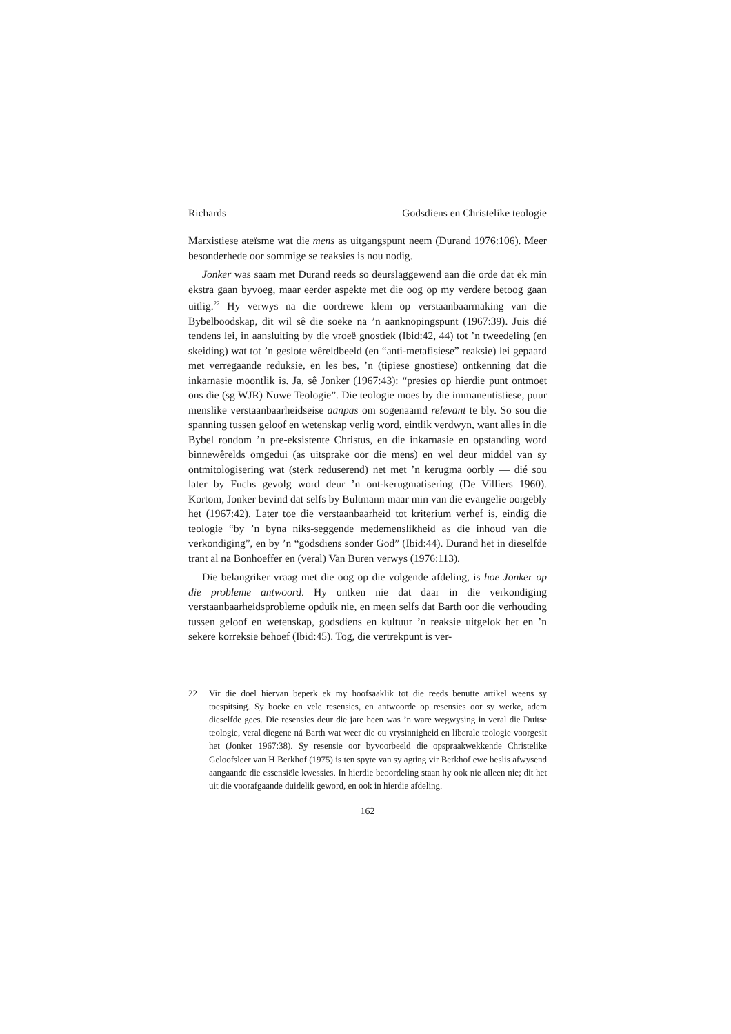Richards Godsdiens en Christelike teologie
Marxistiese ateïsme wat die mens as uitgangspunt neem (Durand 1976:106). Meer besonderhede oor sommige se reaksies is nou nodig.
Jonker was saam met Durand reeds so deurslaggewend aan die orde dat ek min ekstra gaan byvoeg, maar eerder aspekte met die oog op my verdere betoog gaan uitlig.<sup>22</sup> Hy verwys na die oordrewe klem op verstaanbaarmaking van die Bybelboodskap, dit wil sê die soeke na ’n aanknopingspunt (1967:39). Juis dié tendens lei, in aansluiting by die vroeë gnostiek (Ibid:42, 44) tot ’n tweedeling (en skeiding) wat tot ’n geslote wêreldbeeld (en “anti-metafisiese” reaksie) lei gepaard met verregaande reduksie, en les bes, ’n (tipiese gnostiese) ontkenning dat die inkarnasie moontlik is. Ja, sê Jonker (1967:43): “presies op hierdie punt ontmoet ons die (sg WJR) Nuwe Teologie”. Die teologie moes by die immanentistiese, puur menslike verstaanbaarheidseise aanpas om sogenaamd relevant te bly. So sou die spanning tussen geloof en wetenskap verlig word, eintlik verdwyn, want alles in die Bybel rondom ’n pre-eksistente Christus, en die inkarnasie en opstanding word binnewêrelds omgedui (as uitsprake oor die mens) en wel deur middel van sy ontmitologisering wat (sterk reduserend) net met ’n kerugma oorbly — dié sou later by Fuchs gevolg word deur ’n ont-kerugmatisering (De Villiers 1960). Kortom, Jonker bevind dat selfs by Bultmann maar min van die evangelie oorgebly het (1967:42). Later toe die verstaanbaarheid tot kriterium verhef is, eindig die teologie “by ’n byna niks-seggende medemenslikheid as die inhoud van die verkondiging”, en by ’n “godsdiens sonder God” (Ibid:44). Durand het in dieselfde trant al na Bonhoeffer en (veral) Van Buren verwys (1976:113).
Die belangriker vraag met die oog op die volgende afdeling, is hoe Jonker op die probleme antwoord. Hy ontken nie dat daar in die verkondiging verstaanbaarheidsprobleme opduik nie, en meen selfs dat Barth oor die verhouding tussen geloof en wetenskap, godsdiens en kultuur ’n reaksie uitgelok het en ’n sekere korreksie behoef (Ibid:45). Tog, die vertrekpunt is ver-
22 Vir die doel hiervan beperk ek my hoofsaaklik tot die reeds benutte artikel weens sy toespitsing. Sy boeke en vele resensies, en antwoorde op resensies oor sy werke, adem dieselfde gees. Die resensies deur die jare heen was ’n ware wegwysing in veral die Duitse teologie, veral diegene ná Barth wat weer die ou vrysinnigheid en liberale teologie voorgesit het (Jonker 1967:38). Sy resensie oor byvoorbeeld die opspraakwekkende Christelike Geloofsleer van H Berkhof (1975) is ten spyte van sy agting vir Berkhof ewe beslis afwysend aangaande die essensiële kwessies. In hierdie beoordeling staan hy ook nie alleen nie; dit het uit die voorafgaande duidelik geword, en ook in hierdie afdeling.
162